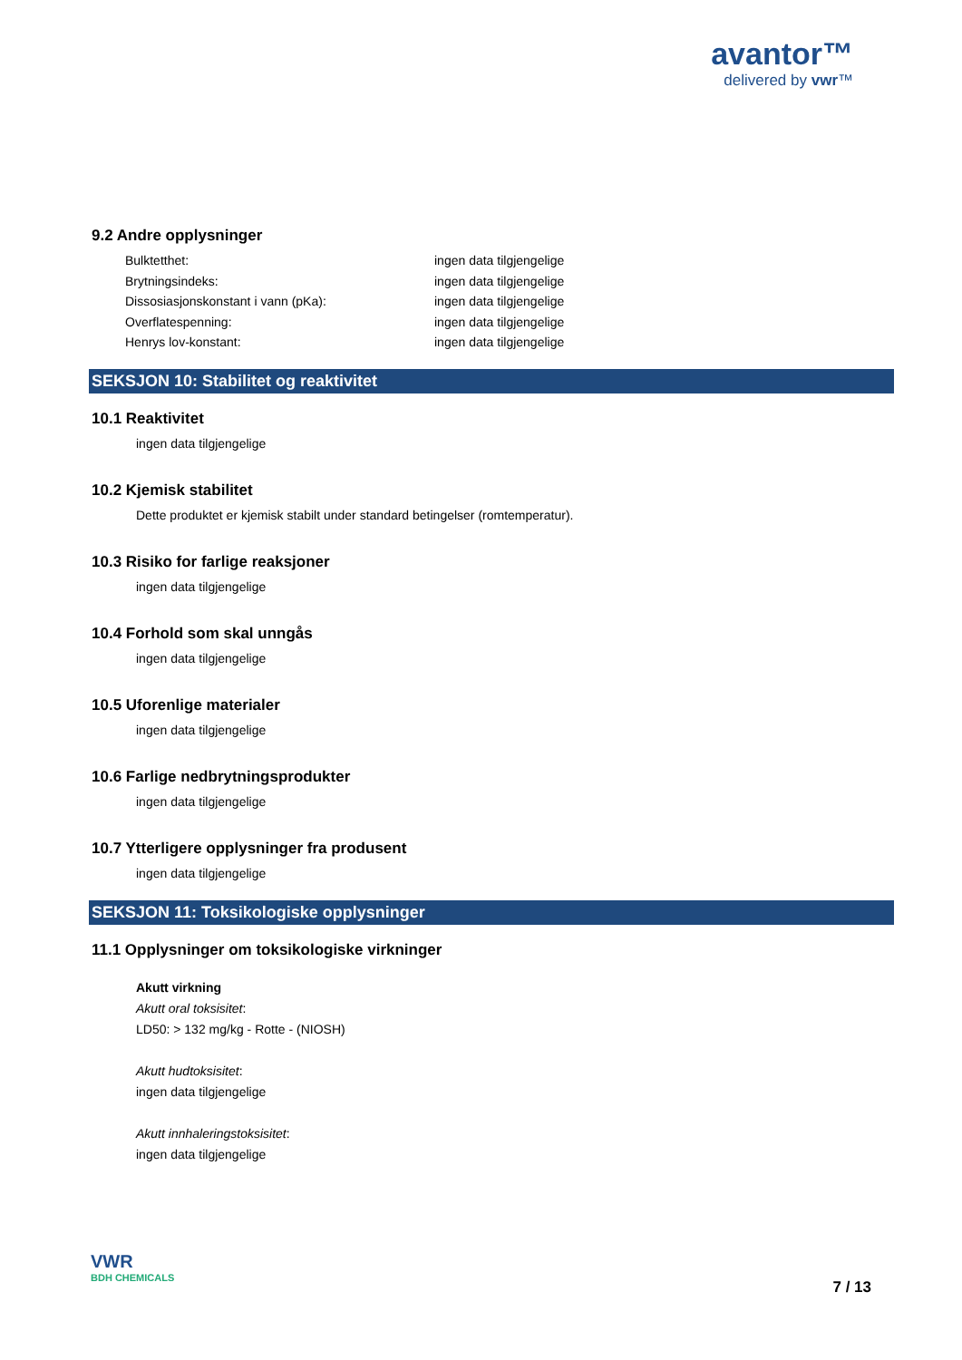avantor™
delivered by vwr™
9.2 Andre opplysninger
Bulktetthet:
ingen data tilgjengelige
Brytningsindeks:
ingen data tilgjengelige
Dissosiasjonskonstant i vann (pKa):
ingen data tilgjengelige
Overflatespenning:
ingen data tilgjengelige
Henrys lov-konstant:
ingen data tilgjengelige
SEKSJON 10: Stabilitet og reaktivitet
10.1 Reaktivitet
ingen data tilgjengelige
10.2 Kjemisk stabilitet
Dette produktet er kjemisk stabilt under standard betingelser (romtemperatur).
10.3 Risiko for farlige reaksjoner
ingen data tilgjengelige
10.4 Forhold som skal unngås
ingen data tilgjengelige
10.5 Uforenlige materialer
ingen data tilgjengelige
10.6 Farlige nedbrytningsprodukter
ingen data tilgjengelige
10.7 Ytterligere opplysninger fra produsent
ingen data tilgjengelige
SEKSJON 11: Toksikologiske opplysninger
11.1 Opplysninger om toksikologiske virkninger
Akutt virkning
Akutt oral toksisitet:
LD50: > 132 mg/kg - Rotte - (NIOSH)
Akutt hudtoksisitet:
ingen data tilgjengelige
Akutt innhaleringstoksisitet:
ingen data tilgjengelige
VWR
BDH CHEMICALS
7 / 13